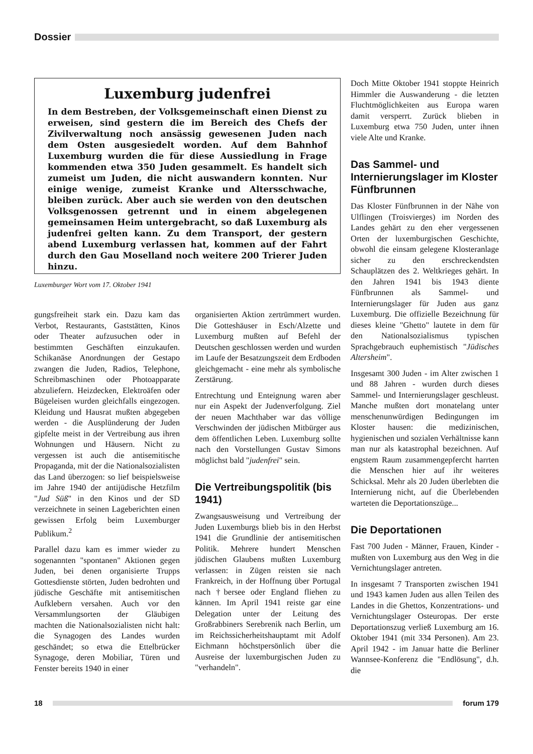Dossier
Luxemburg judenfrei
In dem Bestreben, der Volksgemeinschaft einen Dienst zu erweisen, sind gestern die im Bereich des Chefs der Zivilverwaltung noch ansässig gewesenen Juden nach dem Osten ausgesiedelt worden. Auf dem Bahnhof Luxemburg wurden die für diese Aussiedlung in Frage kommenden etwa 350 Juden gesammelt. Es handelt sich zumeist um Juden, die nicht auswandern konnten. Nur einige wenige, zumeist Kranke und Altersschwache, bleiben zurück. Aber auch sie werden von den deutschen Volksgenossen getrennt und in einem abgelegenen gemeinsamen Heim untergebracht, so daß Luxemburg als judenfrei gelten kann. Zu dem Transport, der gestern abend Luxemburg verlassen hat, kommen auf der Fahrt durch den Gau Moselland noch weitere 200 Trierer Juden hinzu.
Luxemburger Wort vom 17. Oktober 1941
gungsfreiheit stark ein. Dazu kam das Verbot, Restaurants, Gaststätten, Kinos oder Theater aufzusuchen oder in bestimmten Geschäften einzukaufen. Schikanäse Anordnungen der Gestapo zwangen die Juden, Radios, Telephone, Schreibmaschinen oder Photoapparate abzuliefern. Heizdecken, Elektroäfen oder Bügeleisen wurden gleichfalls eingezogen. Kleidung und Hausrat mußten abgegeben werden - die Ausplünderung der Juden gipfelte meist in der Vertreibung aus ihren Wohnungen und Häusern. Nicht zu vergessen ist auch die antisemitische Propaganda, mit der die Nationalsozialisten das Land überzogen: so lief beispielsweise im Jahre 1940 der antijüdische Hetzfilm "Jud Süß" in den Kinos und der SD verzeichnete in seinen Lageberichten einen gewissen Erfolg beim Luxemburger Publikum.<sup>2</sup>
Parallel dazu kam es immer wieder zu sogenannten "spontanen" Aktionen gegen Juden, bei denen organisierte Trupps Gottesdienste störten, Juden bedrohten und jüdische Geschäfte mit antisemitischen Aufklebern versahen. Auch vor den Versammlungsorten der Gläubigen machten die Nationalsozialisten nicht halt: die Synagogen des Landes wurden geschändet; so etwa die Ettelbrücker Synagoge, deren Mobiliar, Türen und Fenster bereits 1940 in einer
organisierten Aktion zertrümmert wurden. Die Gotteshäuser in Esch/Alzette und Luxemburg mußten auf Befehl der Deutschen geschlossen werden und wurden im Laufe der Besatzungszeit dem Erdboden gleichgemacht - eine mehr als symbolische Zerstärung.
Entrechtung und Enteignung waren aber nur ein Aspekt der Judenverfolgung. Ziel der neuen Machthaber war das völlige Verschwinden der jüdischen Mitbürger aus dem öffentlichen Leben. Luxemburg sollte nach den Vorstellungen Gustav Simons möglichst bald "judenfrei" sein.
Die Vertreibungspolitik (bis 1941)
Zwangsausweisung und Vertreibung der Juden Luxemburgs blieb bis in den Herbst 1941 die Grundlinie der antisemitischen Politik. Mehrere hundert Menschen jüdischen Glaubens mußten Luxemburg verlassen: in Zügen reisten sie nach Frankreich, in der Hoffnung über Portugal nach †bersee oder England fliehen zu kännen. Im April 1941 reiste gar eine Delegation unter der Leitung des Großrabbiners Serebrenik nach Berlin, um im Reichssicherheitshauptamt mit Adolf Eichmann höchstpersönlich über die Ausreise der luxemburgischen Juden zu "verhandeln".
Doch Mitte Oktober 1941 stoppte Heinrich Himmler die Auswanderung - die letzten Fluchtmöglichkeiten aus Europa waren damit versperrt. Zurück blieben in Luxemburg etwa 750 Juden, unter ihnen viele Alte und Kranke.
Das Sammel- und Internierungslager im Kloster Fünfbrunnen
Das Kloster Fünfbrunnen in der Nähe von Ulflingen (Troisvierges) im Norden des Landes gehärt zu den eher vergessenen Orten der luxemburgischen Geschichte, obwohl die einsam gelegene Klosteranlage sicher zu den erschreckendsten Schauplätzen des 2. Weltkrieges gehärt. In den Jahren 1941 bis 1943 diente Fünfbrunnen als Sammel- und Internierungslager für Juden aus ganz Luxemburg. Die offizielle Bezeichnung für dieses kleine "Ghetto" lautete in dem für den Nationalsozialismus typischen Sprachgebrauch euphemistisch "Jüdisches Altersheim".
Insgesamt 300 Juden - im Alter zwischen 1 und 88 Jahren - wurden durch dieses Sammel- und Internierungslager geschleust. Manche mußten dort monatelang unter menschenunwürdigen Bedingungen im Kloster hausen: die medizinischen, hygienischen und sozialen Verhältnisse kann man nur als katastrophal bezeichnen. Auf engstem Raum zusammengepfercht harrten die Menschen hier auf ihr weiteres Schicksal. Mehr als 20 Juden überlebten die Internierung nicht, auf die Überlebenden warteten die Deportationszüge...
Die Deportationen
Fast 700 Juden - Männer, Frauen, Kinder - mußten von Luxemburg aus den Weg in die Vernichtungslager antreten.
In insgesamt 7 Transporten zwischen 1941 und 1943 kamen Juden aus allen Teilen des Landes in die Ghettos, Konzentrations- und Vernichtungslager Osteuropas. Der erste Deportationszug verließ Luxemburg am 16. Oktober 1941 (mit 334 Personen). Am 23. April 1942 - im Januar hatte die Berliner Wannsee-Konferenz die "Endlösung", d.h. die
18 forum 179